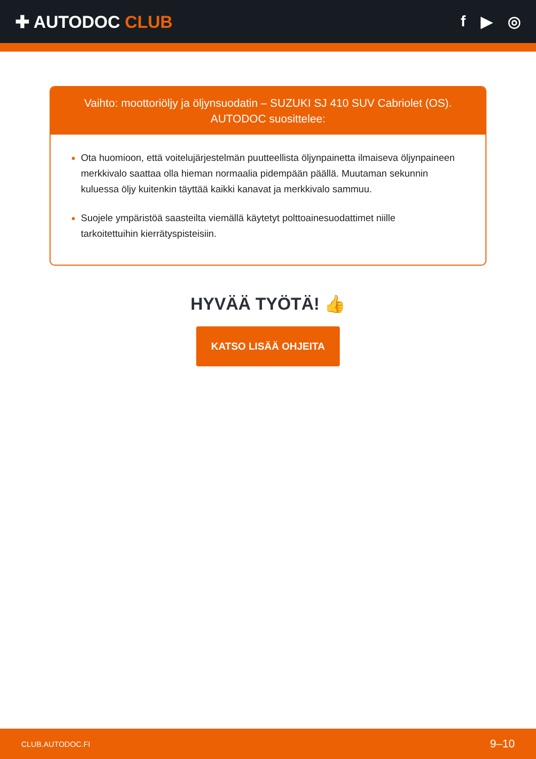✚ AUTODOC CLUB f ▶ ◎
Vaihto: moottoriöljy ja öljynsuodatin – SUZUKI SJ 410 SUV Cabriolet (OS).
AUTODOC suosittelee:
Ota huomioon, että voitelujärjestelmän puutteellista öljynpainetta ilmaiseva öljynpaineen merkkivalo saattaa olla hieman normaalia pidempään päällä. Muutaman sekunnin kuluessa öljy kuitenkin täyttää kaikki kanavat ja merkkivalo sammuu.
Suojele ympäristöä saasteilta viemällä käytetyt polttoainesuodattimet niille tarkoitettuihin kierrätyspisteisiin.
HYVÄÄ TYÖTÄ! 👍
KATSO LISÄÄ OHJEITA
CLUB.AUTODOC.FI 9–10